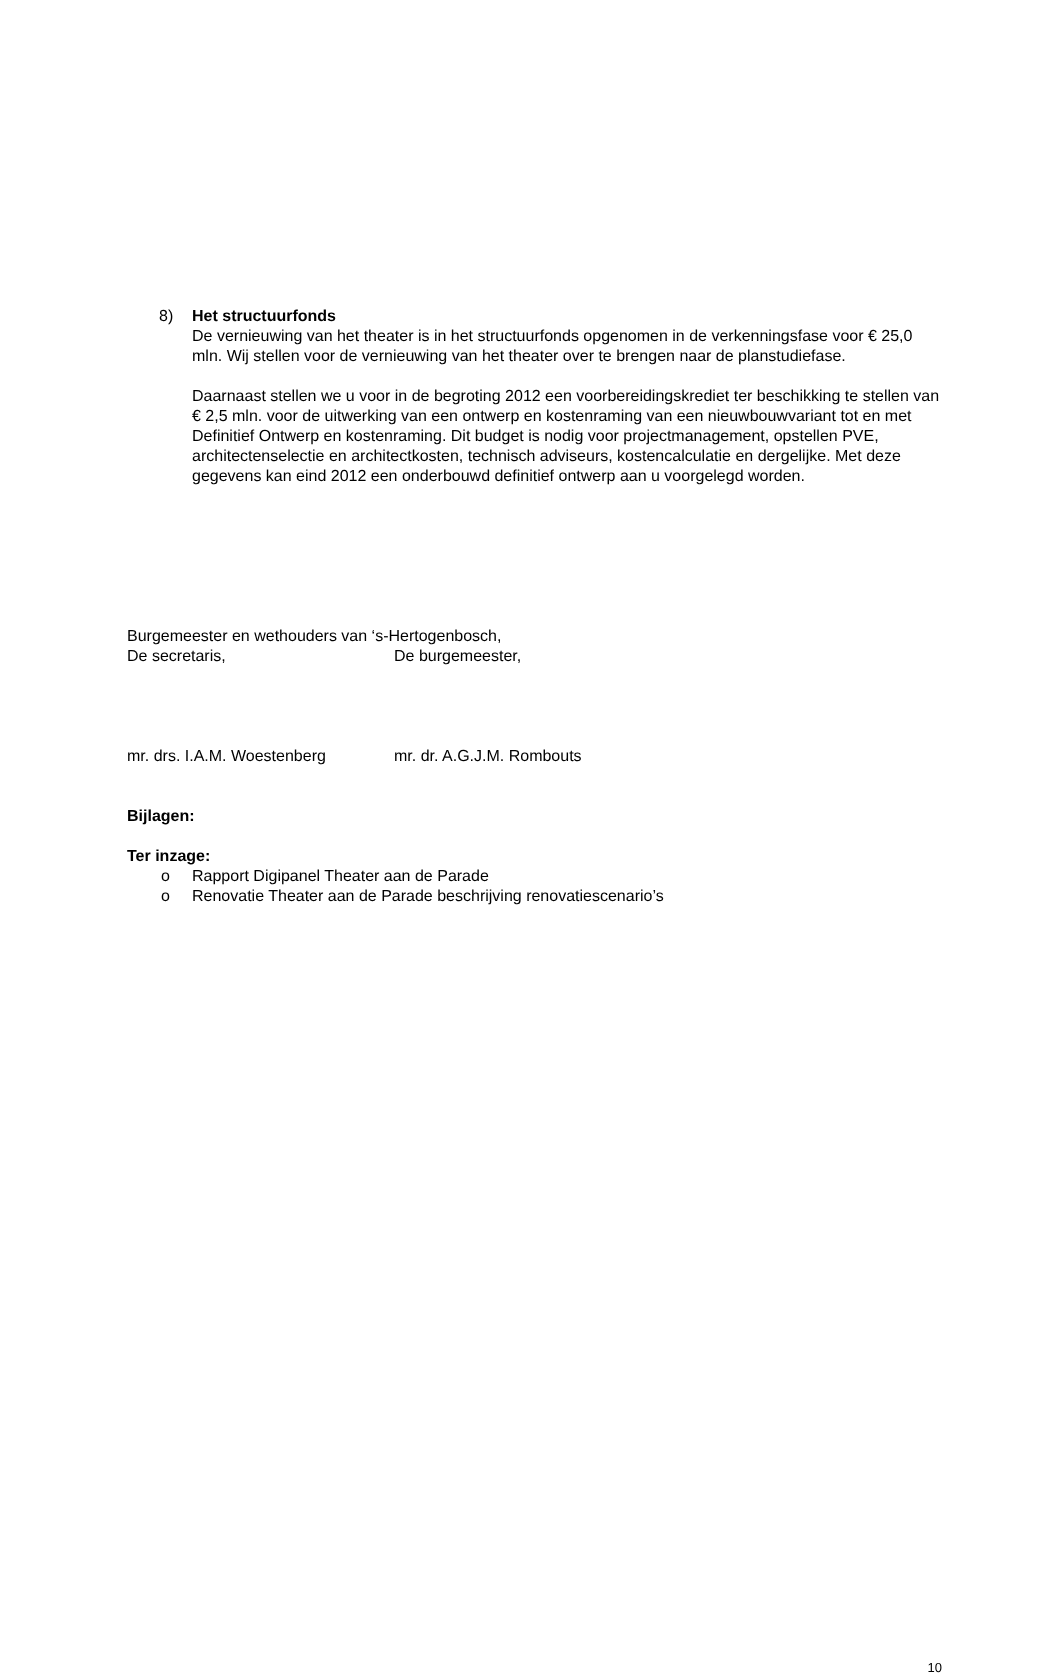8) Het structuurfonds
De vernieuwing van het theater is in het structuurfonds opgenomen in de verkenningsfase voor € 25,0 mln. Wij stellen voor de vernieuwing van het theater over te brengen naar de planstudiefase.
Daarnaast stellen we u voor in de begroting 2012 een voorbereidingskrediet ter beschikking te stellen van € 2,5 mln. voor de uitwerking van een ontwerp en kostenraming van een nieuwbouwvariant tot en met Definitief Ontwerp en kostenraming. Dit budget is nodig voor projectmanagement, opstellen PVE, architectenselectie en architectkosten, technisch adviseurs, kostencalculatie en dergelijke. Met deze gegevens kan eind 2012 een onderbouwd definitief ontwerp aan u voorgelegd worden.
Burgemeester en wethouders van ‘s-Hertogenbosch,
De secretaris, De burgemeester,
mr. drs. I.A.M. Woestenberg mr. dr. A.G.J.M. Rombouts
Bijlagen:
Ter inzage:
o Rapport Digipanel Theater aan de Parade
o Renovatie Theater aan de Parade beschrijving renovatiescenario’s
10